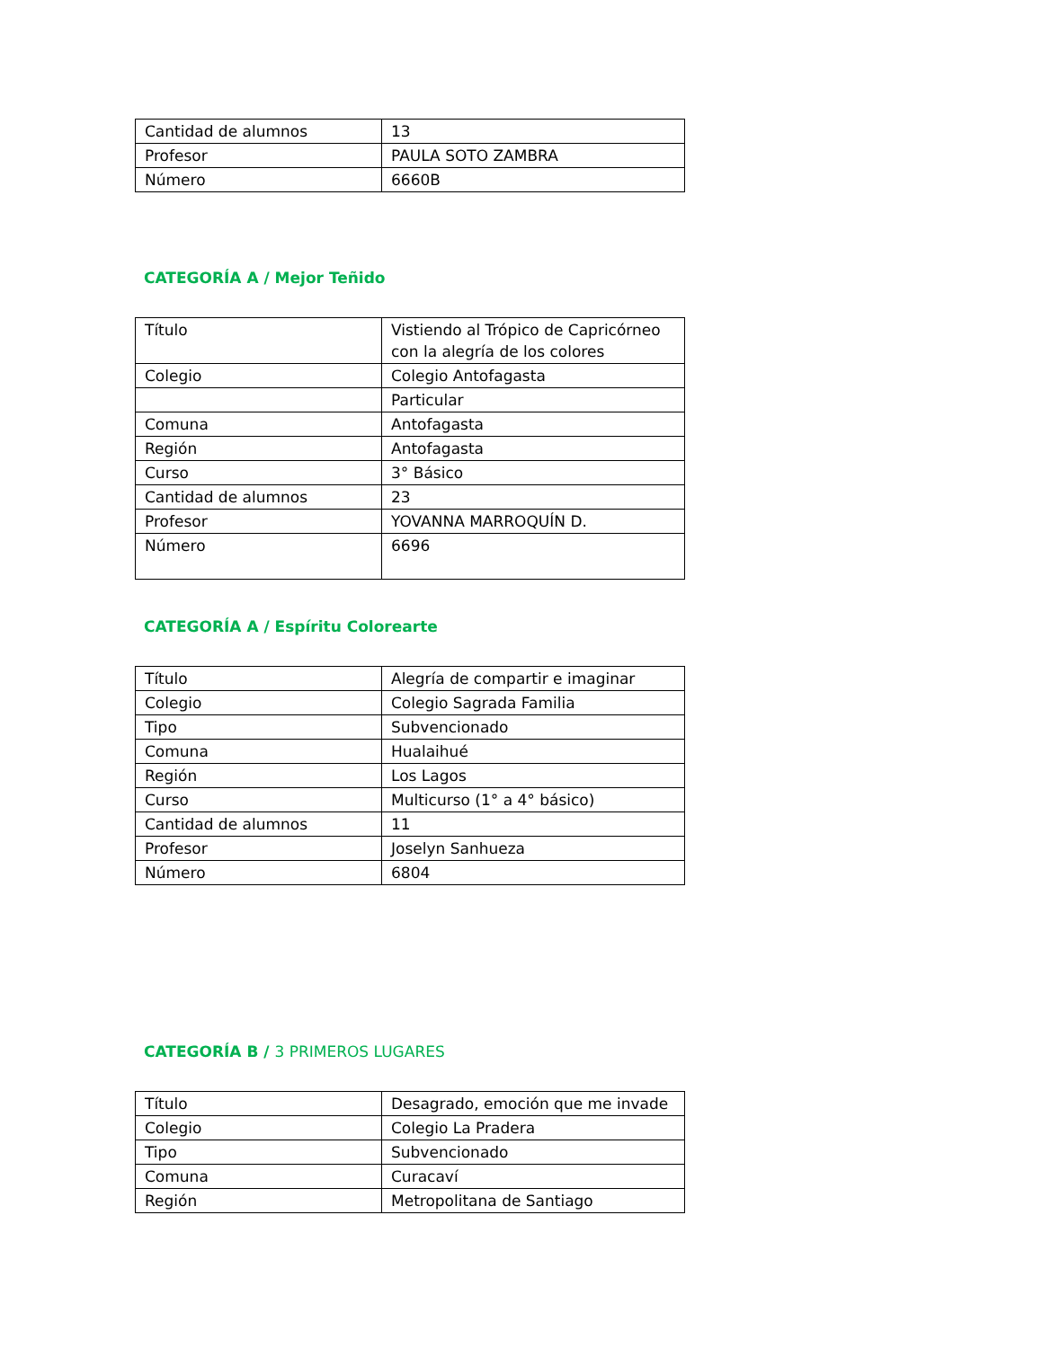| Cantidad de alumnos | 13 |
| Profesor | PAULA SOTO ZAMBRA |
| Número | 6660B |
CATEGORÍA A / Mejor Teñido
| Título | Vistiendo al Trópico de Capricórneo con la alegría de los colores |
| Colegio | Colegio Antofagasta |
| | Particular |
| Comuna | Antofagasta |
| Región | Antofagasta |
| Curso | 3° Básico |
| Cantidad de alumnos | 23 |
| Profesor | YOVANNA MARROQUÍN D. |
| Número | 6696 |
CATEGORÍA A / Espíritu Colorearte
| Título | Alegría de compartir e imaginar |
| Colegio | Colegio Sagrada Familia |
| Tipo | Subvencionado |
| Comuna | Hualaihué |
| Región | Los Lagos |
| Curso | Multicurso (1° a 4° básico) |
| Cantidad de alumnos | 11 |
| Profesor | Joselyn Sanhueza |
| Número | 6804 |
CATEGORÍA B / 3 PRIMEROS LUGARES
| Título | Desagrado, emoción que me invade |
| Colegio | Colegio La Pradera |
| Tipo | Subvencionado |
| Comuna | Curacaví |
| Región | Metropolitana de Santiago |